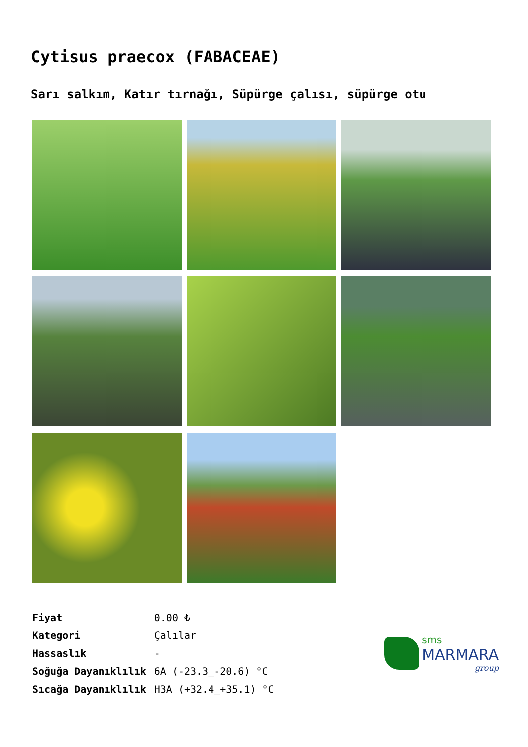Cytisus praecox (FABACEAE)
Sarı salkım, Katır tırnağı, Süpürge çalısı, süpürge otu
| Fiyat | 0.00 ₺ |
| Kategori | Çalılar |
| Hassaslık | - |
| Soğuğa Dayanıklılık | 6A (-23.3_-20.6) °C |
| Sıcağa Dayanıklılık | H3A (+32.4_+35.1) °C |
sms
MARMARA
group